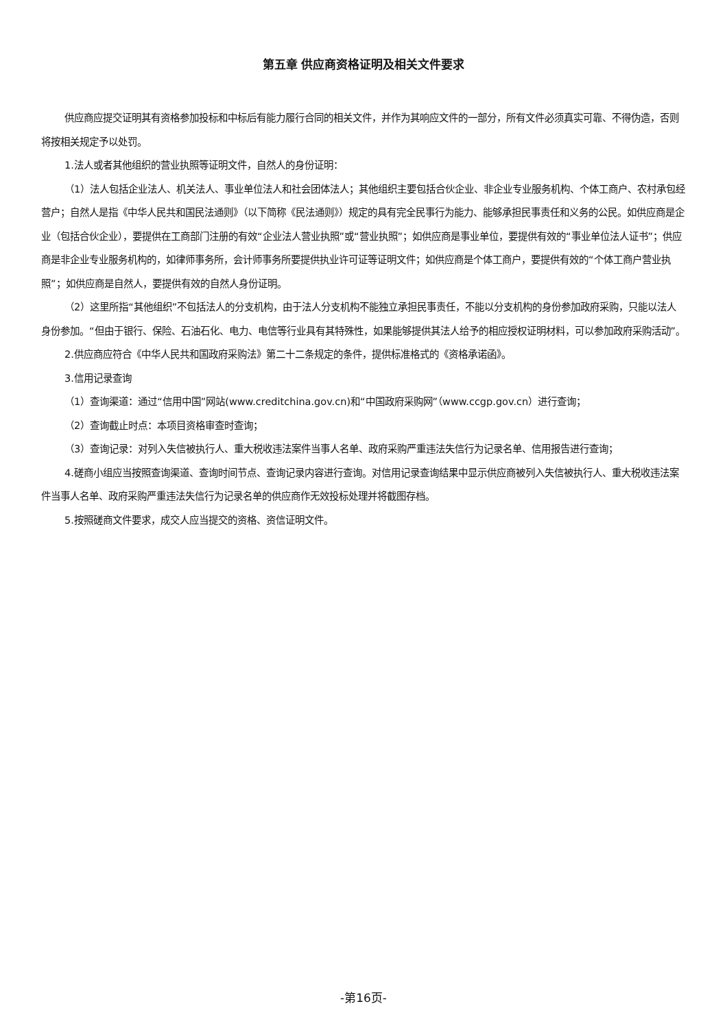第五章 供应商资格证明及相关文件要求
供应商应提交证明其有资格参加投标和中标后有能力履行合同的相关文件，并作为其响应文件的一部分，所有文件必须真实可靠、不得伪造，否则将按相关规定予以处罚。
1.法人或者其他组织的营业执照等证明文件，自然人的身份证明：
（1）法人包括企业法人、机关法人、事业单位法人和社会团体法人；其他组织主要包括合伙企业、非企业专业服务机构、个体工商户、农村承包经营户；自然人是指《中华人民共和国民法通则》（以下简称《民法通则》）规定的具有完全民事行为能力、能够承担民事责任和义务的公民。如供应商是企业（包括合伙企业），要提供在工商部门注册的有效“企业法人营业执照”或“营业执照”；如供应商是事业单位，要提供有效的“事业单位法人证书”；供应商是非企业专业服务机构的，如律师事务所，会计师事务所要提供执业许可证等证明文件；如供应商是个体工商户，要提供有效的“个体工商户营业执照”；如供应商是自然人，要提供有效的自然人身份证明。
（2）这里所指“其他组织”不包括法人的分支机构，由于法人分支机构不能独立承担民事责任，不能以分支机构的身份参加政府采购，只能以法人身份参加。“但由于银行、保险、石油石化、电力、电信等行业具有其特殊性，如果能够提供其法人给予的相应授权证明材料，可以参加政府采购活动”。
2.供应商应符合《中华人民共和国政府采购法》第二十二条规定的条件，提供标准格式的《资格承诺函》。
3.信用记录查询
（1）查询渠道：通过“信用中国”网站(www.creditchina.gov.cn)和“中国政府采购网”（www.ccgp.gov.cn）进行查询；
（2）查询截止时点：本项目资格审查时查询；
（3）查询记录：对列入失信被执行人、重大税收违法案件当事人名单、政府采购严重违法失信行为记录名单、信用报告进行查询；
4.磋商小组应当按照查询渠道、查询时间节点、查询记录内容进行查询。对信用记录查询结果中显示供应商被列入失信被执行人、重大税收违法案件当事人名单、政府采购严重违法失信行为记录名单的供应商作无效投标处理并将截图存档。
5.按照磋商文件要求，成交人应当提交的资格、资信证明文件。
-第16页-